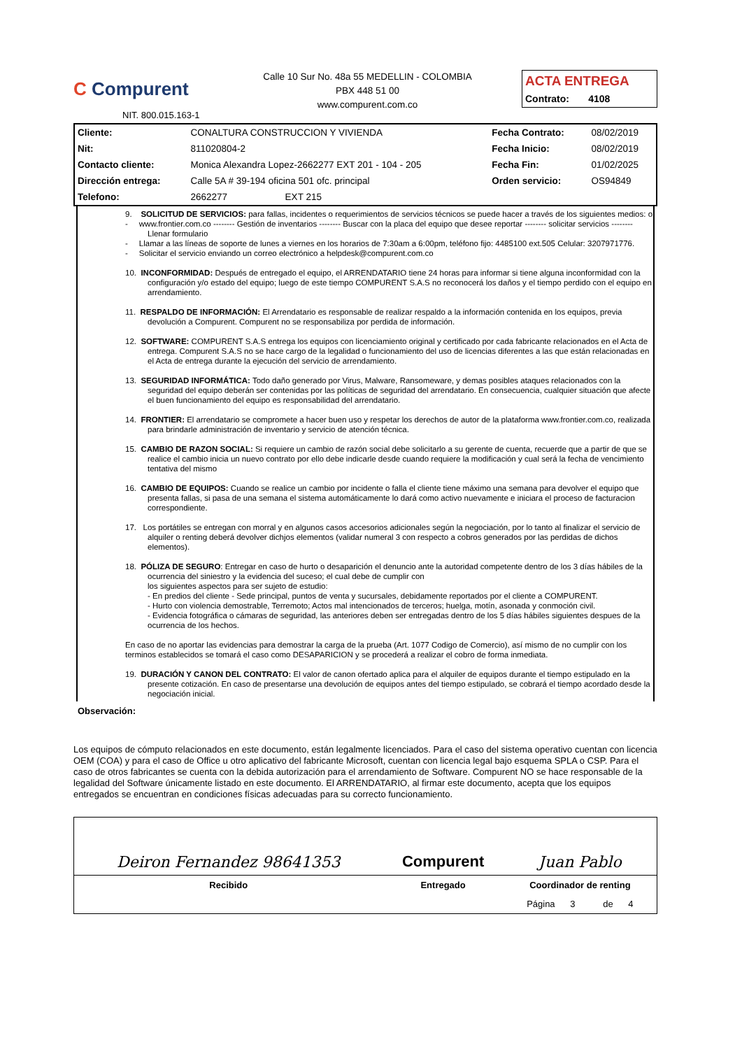C Compurent
NIT. 800.015.163-1
Calle 10 Sur No. 48a 55 MEDELLIN - COLOMBIA
PBX 448 51 00
www.compurent.com.co
ACTA ENTREGA
Contrato: 4108
| Cliente: | CONALTURA CONSTRUCCION Y VIVIENDA | Fecha Contrato: | 08/02/2019 |
| Nit: | 811020804-2 | Fecha Inicio: | 08/02/2019 |
| Contacto cliente: | Monica Alexandra Lopez-2662277 EXT 201 - 104 - 205 | Fecha Fin: | 01/02/2025 |
| Dirección entrega: | Calle 5A # 39-194 oficina 501 ofc. principal | Orden servicio: | OS94849 |
| Telefono: | 2662277 EXT 215 | | |
9. SOLICITUD DE SERVICIOS: para fallas, incidentes o requerimientos de servicios técnicos se puede hacer a través de los siguientes medios: o
- www.frontier.com.co -------- Gestión de inventarios -------- Buscar con la placa del equipo que desee reportar -------- solicitar servicios -------- Llenar formulario
- Llamar a las líneas de soporte de lunes a viernes en los horarios de 7:30am a 6:00pm, teléfono fijo: 4485100 ext.505 Celular: 3207971776.
- Solicitar el servicio enviando un correo electrónico a helpdesk@compurent.com.co
10. INCONFORMIDAD: Después de entregado el equipo, el ARRENDATARIO tiene 24 horas para informar si tiene alguna inconformidad con la configuración y/o estado del equipo; luego de este tiempo COMPURENT S.A.S no reconocerá los daños y el tiempo perdido con el equipo en arrendamiento.
11. RESPALDO DE INFORMACIÓN: El Arrendatario es responsable de realizar respaldo a la información contenida en los equipos, previa devolución a Compurent. Compurent no se responsabiliza por perdida de información.
12. SOFTWARE: COMPURENT S.A.S entrega los equipos con licenciamiento original y certificado por cada fabricante relacionados en el Acta de entrega. Compurent S.A.S no se hace cargo de la legalidad o funcionamiento del uso de licencias diferentes a las que están relacionadas en el Acta de entrega durante la ejecución del servicio de arrendamiento.
13. SEGURIDAD INFORMÁTICA: Todo daño generado por Virus, Malware, Ransomeware, y demas posibles ataques relacionados con la seguridad del equipo deberán ser contenidas por las políticas de seguridad del arrendatario. En consecuencia, cualquier situación que afecte el buen funcionamiento del equipo es responsabilidad del arrendatario.
14. FRONTIER: El arrendatario se compromete a hacer buen uso y respetar los derechos de autor de la plataforma www.frontier.com.co, realizada para brindarle administración de inventario y servicio de atención técnica.
15. CAMBIO DE RAZON SOCIAL: Si requiere un cambio de razón social debe solicitarlo a su gerente de cuenta, recuerde que a partir de que se realice el cambio inicia un nuevo contrato por ello debe indicarle desde cuando requiere la modificación y cual será la fecha de vencimiento tentativa del mismo
16. CAMBIO DE EQUIPOS: Cuando se realice un cambio por incidente o falla el cliente tiene máximo una semana para devolver el equipo que presenta fallas, si pasa de una semana el sistema automáticamente lo dará como activo nuevamente e iniciara el proceso de facturacion correspondiente.
17. Los portátiles se entregan con morral y en algunos casos accesorios adicionales según la negociación, por lo tanto al finalizar el servicio de alquiler o renting deberá devolver dichjos elementos (validar numeral 3 con respecto a cobros generados por las perdidas de dichos elementos).
18. PÓLIZA DE SEGURO: Entregar en caso de hurto o desaparición el denuncio ante la autoridad competente dentro de los 3 días hábiles de la ocurrencia del siniestro y la evidencia del suceso; el cual debe de cumplir con
los siguientes aspectos para ser sujeto de estudio:
- En predios del cliente - Sede principal, puntos de venta y sucursales, debidamente reportados por el cliente a COMPURENT.
- Hurto con violencia demostrable, Terremoto; Actos mal intencionados de terceros; huelga, motín, asonada y conmoción civil.
- Evidencia fotográfica o cámaras de seguridad, las anteriores deben ser entregadas dentro de los 5 días hábiles siguientes despues de la ocurrencia de los hechos.
En caso de no aportar las evidencias para demostrar la carga de la prueba (Art. 1077 Codigo de Comercio), así mismo de no cumplir con los terminos establecidos se tomará el caso como DESAPARICION y se procederá a realizar el cobro de forma inmediata.
19. DURACIÓN Y CANON DEL CONTRATO: El valor de canon ofertado aplica para el alquiler de equipos durante el tiempo estipulado en la presente cotización. En caso de presentarse una devolución de equipos antes del tiempo estipulado, se cobrará el tiempo acordado desde la negociación inicial.
Observación:
Los equipos de cómputo relacionados en este documento, están legalmente licenciados. Para el caso del sistema operativo cuentan con licencia OEM (COA) y para el caso de Office u otro aplicativo del fabricante Microsoft, cuentan con licencia legal bajo esquema SPLA o CSP. Para el caso de otros fabricantes se cuenta con la debida autorización para el arrendamiento de Software. Compurent NO se hace responsable de la legalidad del Software únicamente listado en este documento. El ARRENDATARIO, al firmar este documento, acepta que los equipos entregados se encuentran en condiciones físicas adecuadas para su correcto funcionamiento.
| Deiron Fernandez 98641353 | Compurent | Juan Pablo |
| Recibido | Entregado | Coordinador de renting |
| | | Página 3 de 4 |